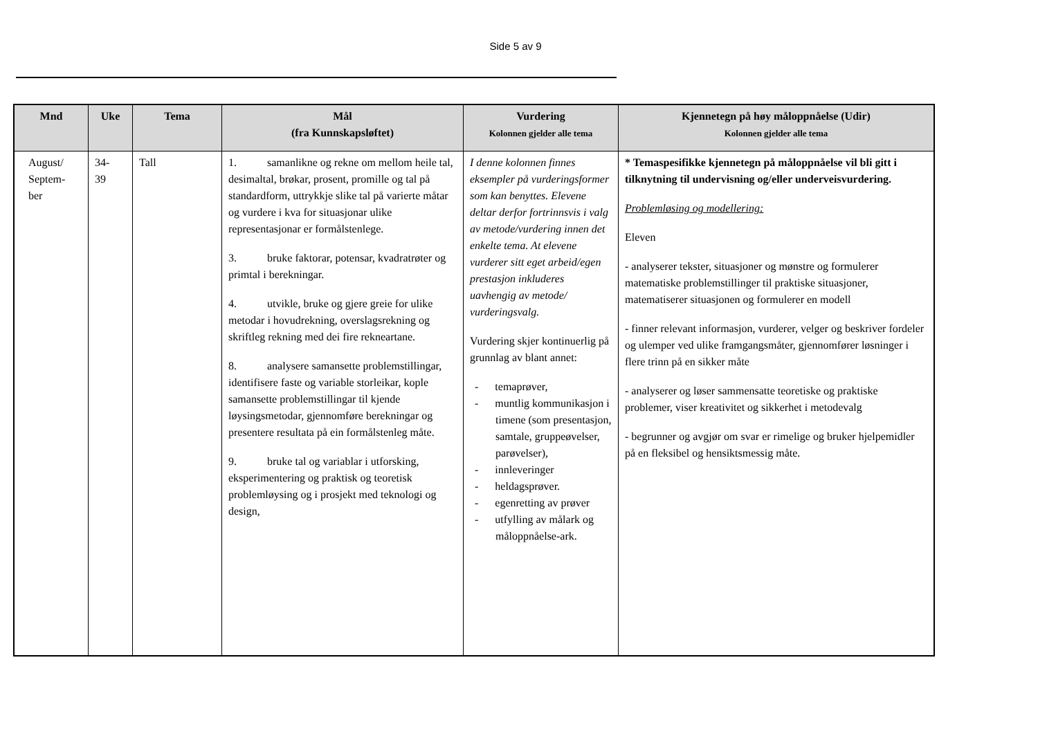Side 5 av 9
| Mnd | Uke | Tema | Mål (fra Kunnskapsløftet) | Vurdering Kolonnen gjelder alle tema | Kjennetegn på høy måloppnåelse (Udir) Kolonnen gjelder alle tema |
| --- | --- | --- | --- | --- | --- |
| August/ Septem- ber | 34- 39 | Tall | 1. samanlikne og rekne om mellom heile tal, desimaltal, brøkar, prosent, promille og tal på standardform, uttrykkje slike tal på varierte måtar og vurdere i kva for situasjonar ulike representasjonar er formålstenlege. 3. bruke faktorar, potensar, kvadratrøter og primtal i berekningar. 4. utvikle, bruke og gjere greie for ulike metodar i hovudrekning, overslagsrekning og skriftleg rekning med dei fire rekneartane. 8. analysere samansette problemstillingar, identifisere faste og variable storleikar, kople samansette problemstillingar til kjende løysingsmetodar, gjennomføre berekningar og presentere resultata på ein formålstenleg måte. 9. bruke tal og variablar i utforsking, eksperimentering og praktisk og teoretisk problemløysing og i prosjekt med teknologi og design, | I denne kolonnen finnes eksempler på vurderingsformer som kan benyttes. Elevene deltar derfor fortrinnsvis i valg av metode/vurdering innen det enkelte tema. At elevene vurderer sitt eget arbeid/egen prestasjon inkluderes uavhengig av metode/ vurderingsvalg. Vurdering skjer kontinuerlig på grunnlag av blant annet: - temaprøver, - muntlig kommunikasjon i timene (som presentasjon, samtale, gruppeøvelser, parøvelser), - innleveringer - heldagsprøver. - egenretting av prøver - utfylling av målark og måloppnåelse-ark. | * Temaspesifikke kjennetegn på måloppnåelse vil bli gitt i tilknytning til undervisning og/eller underveisvurdering. Problemløsing og modellering: Eleven - analyserer tekster, situasjoner og mønstre og formulerer matematiske problemstillinger til praktiske situasjoner, matematiserer situasjonen og formulerer en modell - finner relevant informasjon, vurderer, velger og beskriver fordeler og ulemper ved ulike framgangsmåter, gjennomfører løsninger i flere trinn på en sikker måte - analyserer og løser sammensatte teoretiske og praktiske problemer, viser kreativitet og sikkerhet i metodevalg - begrunner og avgjør om svar er rimelige og bruker hjelpemidler på en fleksibel og hensiktsmessig måte. |